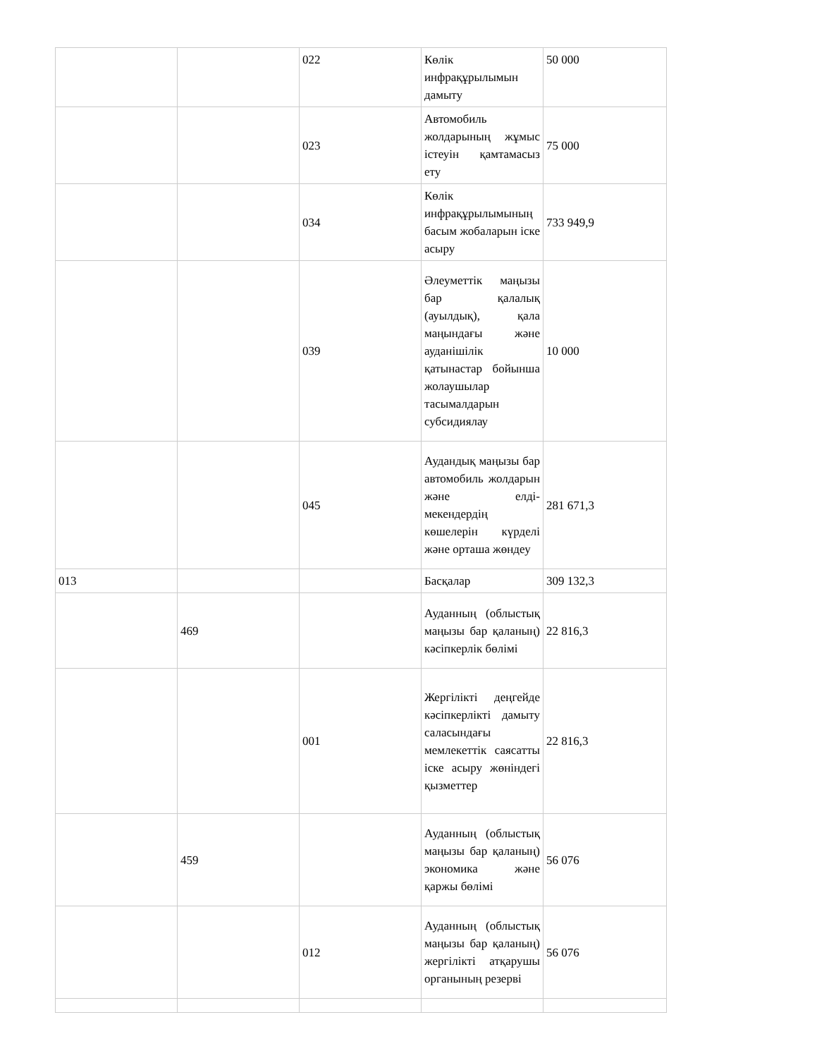| | | 022 | Көлік инфрақұрылымын дамыту | 50 000 |
| | | 023 | Автомобиль жолдарының жұмыс істеуін қамтамасыз ету | 75 000 |
| | | 034 | Көлік инфрақұрылымының басым жобаларын іске асыру | 733 949,9 |
| | | 039 | Әлеуметтік маңызы бар қалалық (ауылдық), қала маңындағы және ауданішілік қатынастар бойынша жолаушылар тасымалдарын субсидиялау | 10 000 |
| | | 045 | Аудандық маңызы бар автомобиль жолдарын және елді-мекендердің көшелерін күрделі және орташа жөндеу | 281 671,3 |
| 013 | | | Басқалар | 309 132,3 |
| | 469 | | Ауданның (облыстық маңызы бар қаланың) кәсіпкерлік бөлімі | 22 816,3 |
| | | 001 | Жергілікті деңгейде кәсіпкерлікті дамыту саласындағы мемлекеттік саясатты іске асыру жөніндегі қызметтер | 22 816,3 |
| | 459 | | Ауданның (облыстық маңызы бар қаланың) экономика және қаржы бөлімі | 56 076 |
| | | 012 | Ауданның (облыстық маңызы бар қаланың) жергілікті атқарушы органының резерві | 56 076 |